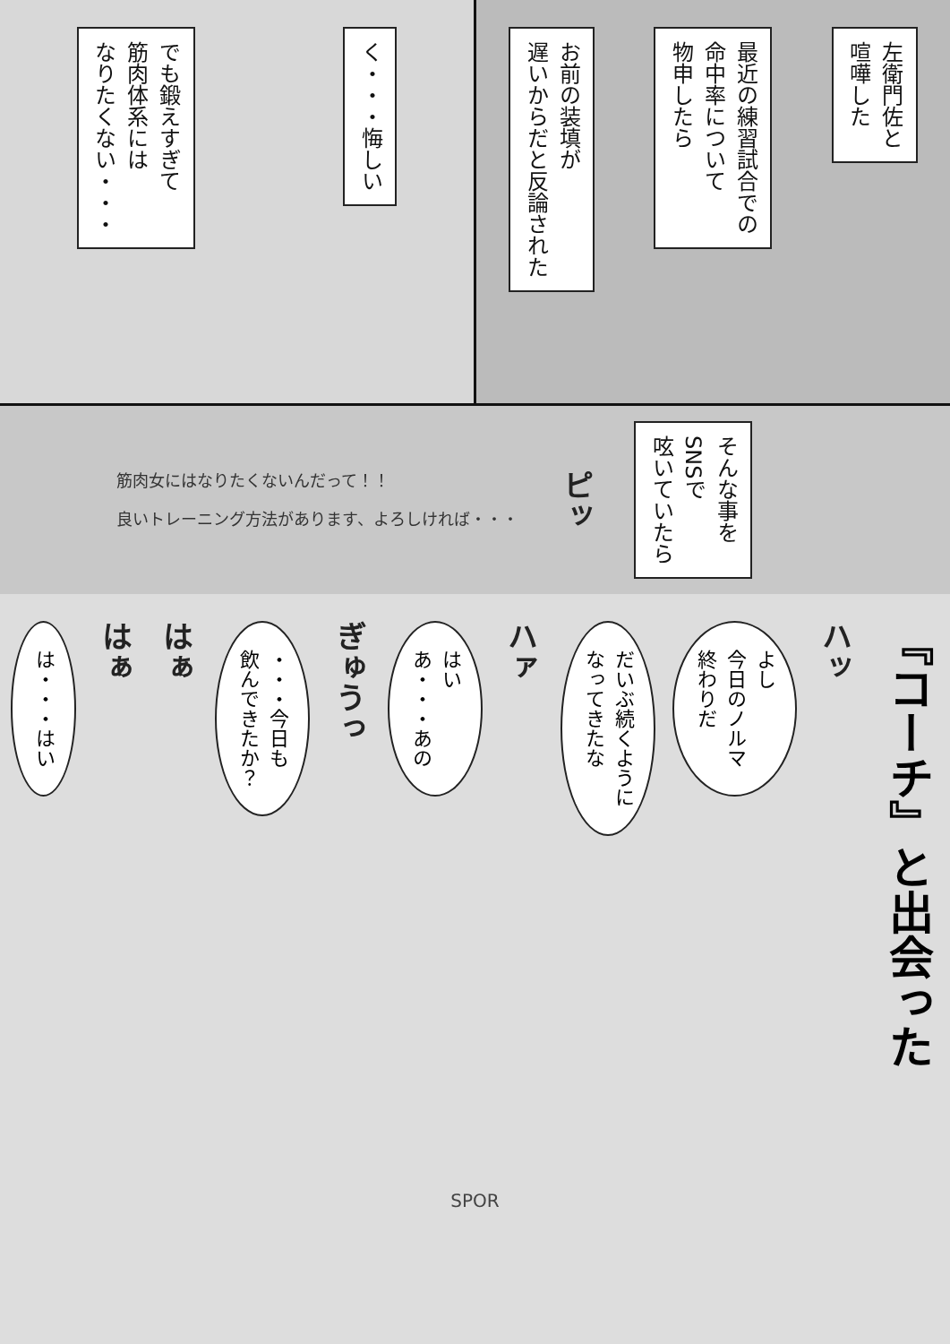でも鍛えすぎて
筋肉体系には
なりたくない・・・
く・・・悔しい
お前の装填が
遅いからだと反論された
最近の練習試合での
命中率について
物申したら
左衛門佐と
喧嘩した
筋肉女にはなりたくないんだって！！
良いトレーニング方法があります、よろしければ・・・
ピッ
そんな事を
SNSで
呟いていたら
『コーチ』と出会った
ハッ
よし
今日のノルマ
終わりだ
だいぶ続くように
なってきたな
ハァ
はい
あ・・・あの
ぎゅうっ
・・・今日も
飲んできたか？
はぁ
はぁ
は・・・はい
SPOR